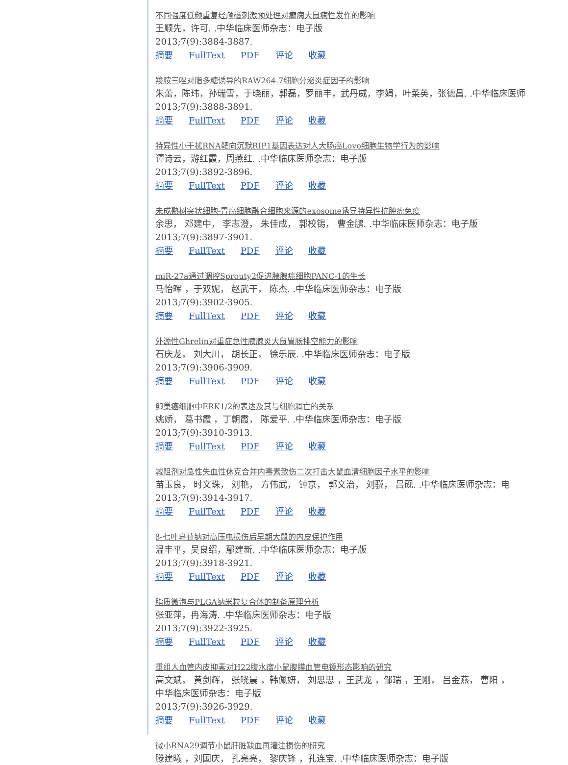不同强度低频重复经颅磁刺激预处理对癫痫大鼠痫性发作的影响
王顺先，许可. .中华临床医师杂志：电子版
2013;7(9):3884-3887.
摘要 FullText PDF 评论 收藏
羧胺三唑对脂多糖诱导的RAW264.7细胞分泌炎症因子的影响
朱蕾，陈玮，孙瑞雪，于晓丽，郭磊，罗丽丰，武丹威，李娟，叶菜英，张德昌. .中华临床医师
2013;7(9):3888-3891.
摘要 FullText PDF 评论 收藏
特异性小干扰RNA靶向沉默RIP1基因表达对人大肠癌Lovo细胞生物学行为的影响
谭诗云，游红霞，周燕红. .中华临床医师杂志：电子版
2013;7(9):3892-3896.
摘要 FullText PDF 评论 收藏
未成熟树突状细胞-胃癌细胞融合细胞来源的exosome诱导特异性抗肿瘤免疫
余思， 邓建中， 李志澄， 朱佳成， 郭校锡， 曹金鹏. .中华临床医师杂志：电子版
2013;7(9):3897-3901.
摘要 FullText PDF 评论 收藏
miR-27a通过调控Sprouty2促进胰腺癌细胞PANC-1的生长
马怡晖 ，于双妮， 赵武干， 陈杰. .中华临床医师杂志：电子版
2013;7(9):3902-3905.
摘要 FullText PDF 评论 收藏
外源性Ghrelin对重症急性胰腺炎大鼠胃肠排空能力的影响
石庆龙， 刘大川， 胡长正， 徐乐辰. .中华临床医师杂志：电子版
2013;7(9):3906-3909.
摘要 FullText PDF 评论 收藏
卵巢癌细胞中ERK1/2的表达及其与细胞凋亡的关系
姚娇， 葛书霞 ，丁朝霞， 陈爱平. .中华临床医师杂志：电子版
2013;7(9):3910-3913.
摘要 FullText PDF 评论 收藏
减阻剂对急性失血性休克合并内毒素致伤二次打击大鼠血清细胞因子水平的影响
苗玉良， 时文珠， 刘艳， 方伟武， 钟京， 郭文治， 刘骥， 吕砚. .中华临床医师杂志：电
2013;7(9):3914-3917.
摘要 FullText PDF 评论 收藏
β-七叶皂苷钠对高压电损伤后早期大鼠的内皮保护作用
温丰平，吴良绍，鄢建新. .中华临床医师杂志：电子版
2013;7(9):3918-3921.
摘要 FullText PDF 评论 收藏
脂质微泡与PLGA纳米粒复合体的制备原理分析
张亚萍，冉海涛. .中华临床医师杂志：电子版
2013;7(9):3922-3925.
摘要 FullText PDF 评论 收藏
重组人血管内皮抑素对H22腹水瘤小鼠腹膜血管电镜形态影响的研究
高文斌， 黄剑辉， 张晓晨 ，韩佩妍， 刘思思 ，王武龙 ，邹瑞 ，王刚， 吕金燕， 曹阳 ，
中华临床医师杂志：电子版
2013;7(9):3926-3929.
摘要 FullText PDF 评论 收藏
微小RNA29调节小鼠肝脏缺血再灌注损伤的研究
滕建曦 ，刘国庆， 孔亮亮， 黎庆锋 ，孔连宝. .中华临床医师杂志：电子版